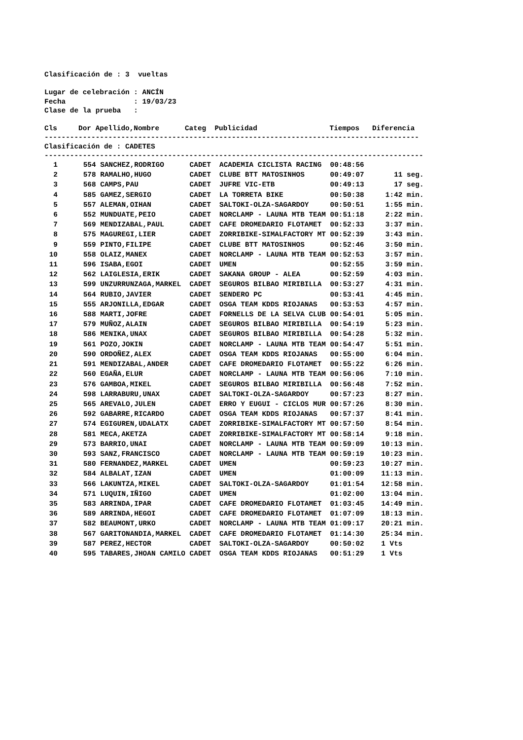Clasificación de : 3  vueltas

Lugar de celebración : ANCÍN
Fecha                : 19/03/23
Clase de la prueba   :

Cls     Dor Apellido,Nombre      Categ  Publicidad                 Tiempos   Diferencia
----------------------------------------------------------------------------------------
Clasificación de : CADETES
-----------------------------------------------------------------------------------------
| 1 554 SANCHEZ,RODRIGO CADET ACADEMIA CICLISTA RACING 00:48:56 |
| 2 578 RAMALHO,HUGO CADET CLUBE BTT MATOSINHOS 00:49:07 11 seg. |
| 3 568 CAMPS,PAU CADET JUFRE VIC-ETB 00:49:13 17 seg. |
| 4 585 GAMEZ,SERGIO CADET LA TORRETA BIKE 00:50:38 1:42 min. |
| 5 557 ALEMAN,OIHAN CADET SALTOKI-OLZA-SAGARDOY 00:50:51 1:55 min. |
| 6 552 MUNDUATE,PEIO CADET NORCLAMP - LAUNA MTB TEAM 00:51:18 2:22 min. |
| 7 569 MENDIZABAL,PAUL CADET CAFE DROMEDARIO FLOTAMET 00:52:33 3:37 min. |
| 8 575 MAGUREGI,LIER CADET ZORRIBIKE-SIMALFACTORY MT 00:52:39 3:43 min. |
| 9 559 PINTO,FILIPE CADET CLUBE BTT MATOSINHOS 00:52:46 3:50 min. |
| 10 558 OLAIZ,MANEX CADET NORCLAMP - LAUNA MTB TEAM 00:52:53 3:57 min. |
| 11 596 ISABA,EGOI CADET UMEN 00:52:55 3:59 min. |
| 12 562 LAIGLESIA,ERIK CADET SAKANA GROUP - ALEA 00:52:59 4:03 min. |
| 13 599 UNZURRUNZAGA,MARKEL CADET SEGUROS BILBAO MIRIBILLA 00:53:27 4:31 min. |
| 14 564 RUBIO,JAVIER CADET SENDERO PC 00:53:41 4:45 min. |
| 15 555 ARJONILLA,EDGAR CADET OSGA TEAM KDDS RIOJANAS 00:53:53 4:57 min. |
| 16 588 MARTI,JOFRE CADET FORNELLS DE LA SELVA CLUB 00:54:01 5:05 min. |
| 17 579 MUÑOZ,ALAIN CADET SEGUROS BILBAO MIRIBILLA 00:54:19 5:23 min. |
| 18 586 MENIKA,UNAX CADET SEGUROS BILBAO MIRIBILLA 00:54:28 5:32 min. |
| 19 561 POZO,JOKIN CADET NORCLAMP - LAUNA MTB TEAM 00:54:47 5:51 min. |
| 20 590 ORDOÑEZ,ALEX CADET OSGA TEAM KDDS RIOJANAS 00:55:00 6:04 min. |
| 21 591 MENDIZABAL,ANDER CADET CAFE DROMEDARIO FLOTAMET 00:55:22 6:26 min. |
| 22 560 EGAÑA,ELUR CADET NORCLAMP - LAUNA MTB TEAM 00:56:06 7:10 min. |
| 23 576 GAMBOA,MIKEL CADET SEGUROS BILBAO MIRIBILLA 00:56:48 7:52 min. |
| 24 598 LARRABURU,UNAX CADET SALTOKI-OLZA-SAGARDOY 00:57:23 8:27 min. |
| 25 565 AREVALO,JULEN CADET ERRO Y EUGUI - CICLOS MUR 00:57:26 8:30 min. |
| 26 592 GABARRE,RICARDO CADET OSGA TEAM KDDS RIOJANAS 00:57:37 8:41 min. |
| 27 574 EGIGUREN,UDALATX CADET ZORRIBIKE-SIMALFACTORY MT 00:57:50 8:54 min. |
| 28 581 MECA,AKETZA CADET ZORRIBIKE-SIMALFACTORY MT 00:58:14 9:18 min. |
| 29 573 BARRIO,UNAI CADET NORCLAMP - LAUNA MTB TEAM 00:59:09 10:13 min. |
| 30 593 SANZ,FRANCISCO CADET NORCLAMP - LAUNA MTB TEAM 00:59:19 10:23 min. |
| 31 580 FERNANDEZ,MARKEL CADET UMEN 00:59:23 10:27 min. |
| 32 584 ALBALAT,IZAN CADET UMEN 01:00:09 11:13 min. |
| 33 566 LAKUNTZA,MIKEL CADET SALTOKI-OLZA-SAGARDOY 01:01:54 12:58 min. |
| 34 571 LUQUIN,IÑIGO CADET UMEN 01:02:00 13:04 min. |
| 35 583 ARRINDA,IPAR CADET CAFE DROMEDARIO FLOTAMET 01:03:45 14:49 min. |
| 36 589 ARRINDA,HEGOI CADET CAFE DROMEDARIO FLOTAMET 01:07:09 18:13 min. |
| 37 582 BEAUMONT,URKO CADET NORCLAMP - LAUNA MTB TEAM 01:09:17 20:21 min. |
| 38 567 GARITONANDIA,MARKEL CADET CAFE DROMEDARIO FLOTAMET 01:14:30 25:34 min. |
| 39 587 PEREZ,HECTOR CADET SALTOKI-OLZA-SAGARDOY 00:50:02 1 Vts |
| 40 595 TABARES,JHOAN CAMILO CADET OSGA TEAM KDDS RIOJANAS 00:51:29 1 Vts |